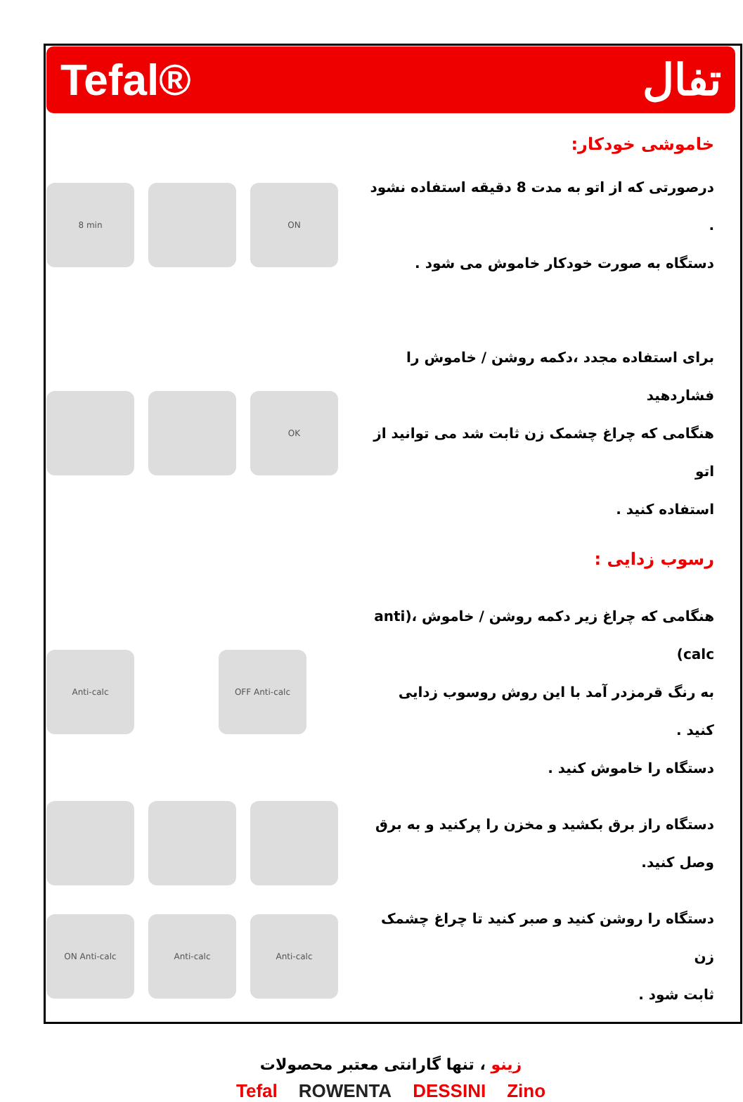Tefal® تفال
خاموشی خودکار:
8 min ON
درصورتی که از اتو به مدت 8 دقیقه استفاده نشود .
دستگاه به صورت خودکار خاموش می شود .
OK
برای استفاده مجدد ،دکمه روشن / خاموش را فشاردهید
هنگامی که چراغ چشمک زن ثابت شد می توانید از اتو
استفاده کنید .
رسوب زدایی :
Anti-calc OFF Anti-calc
هنگامی که چراغ زیر دکمه روشن / خاموش ،(anti calc)
به رنگ قرمزدر آمد با این روش روسوب زدایی کنید .
دستگاه را خاموش کنید .
دستگاه راز برق بکشید و مخزن را پرکنید و به برق
وصل کنید.
ON Anti-calc Anti-calc Anti-calc
دستگاه را روشن کنید و صبر کنید تا چراغ چشمک زن
ثابت شود .
زینو ، تنها گارانتی معتبر محصولات
Tefal ROWENTA DESSINI Zino